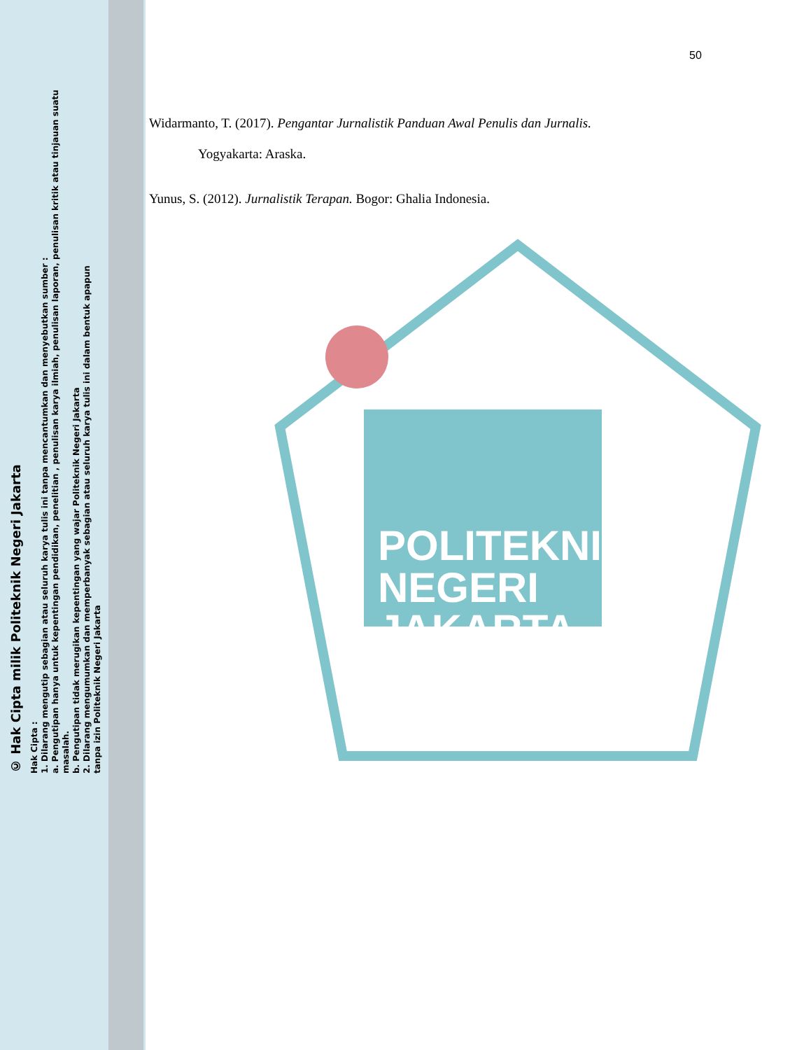© Hak Cipta milik Politeknik Negeri Jakarta
Hak Cipta :
1. Dilarang mengutip sebagian atau seluruh karya tulis ini tanpa mencantumkan dan menyebutkan sumber :
a. Pengutipan hanya untuk kepentingan pendidikan, penelitian , penulisan karya ilmiah, penulisan laporan, penulisan kritik atau tinjauan suatu masalah.
b. Pengutipan tidak merugikan kepentingan yang wajar Politeknik Negeri Jakarta
2. Dilarang mengumumkan dan memperbanyak sebagian atau seluruh karya tulis ini dalam bentuk apapun
tanpa izin Politeknik Negeri Jakarta
POLITEKNIK
NEGERI
JAKARTA
50
Widarmanto, T. (2017). Pengantar Jurnalistik Panduan Awal Penulis dan Jurnalis.
Yogyakarta: Araska.
Yunus, S. (2012). Jurnalistik Terapan. Bogor: Ghalia Indonesia.